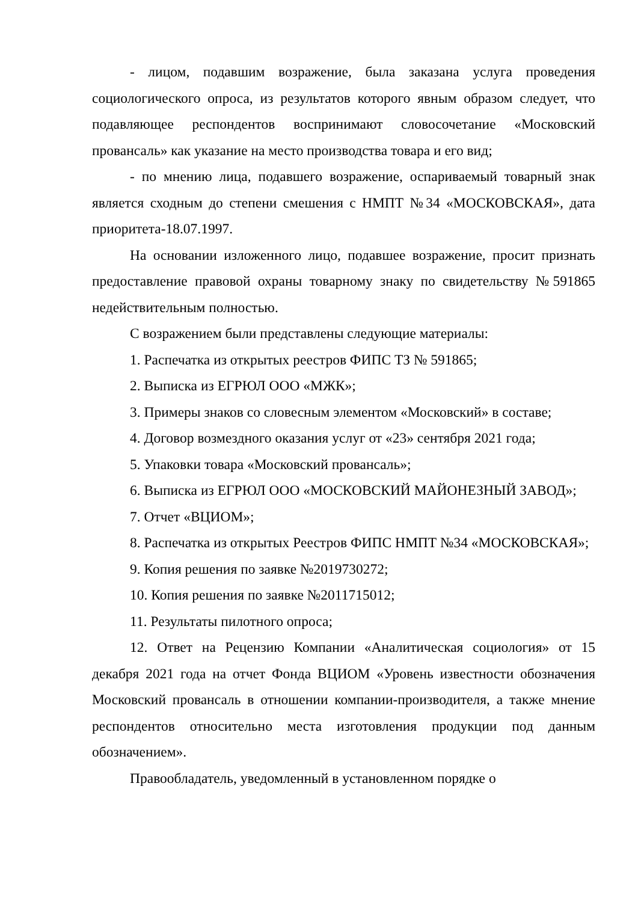- лицом, подавшим возражение, была заказана услуга проведения социологического опроса, из результатов которого явным образом следует, что подавляющее респондентов воспринимают словосочетание «Московский провансаль» как указание на место производства товара и его вид;
- по мнению лица, подавшего возражение, оспариваемый товарный знак является сходным до степени смешения с НМПТ №34 «МОСКОВСКАЯ», дата приоритета-18.07.1997.
На основании изложенного лицо, подавшее возражение, просит признать предоставление правовой охраны товарному знаку по свидетельству №591865 недействительным полностью.
С возражением были представлены следующие материалы:
1. Распечатка из открытых реестров ФИПС ТЗ № 591865;
2. Выписка из ЕГРЮЛ ООО «МЖК»;
3. Примеры знаков со словесным элементом «Московский» в составе;
4. Договор возмездного оказания услуг от «23» сентября 2021 года;
5. Упаковки товара «Московский провансаль»;
6. Выписка из ЕГРЮЛ ООО «МОСКОВСКИЙ МАЙОНЕЗНЫЙ ЗАВОД»;
7. Отчет «ВЦИОМ»;
8. Распечатка из открытых Реестров ФИПС НМПТ №34 «МОСКОВСКАЯ»;
9. Копия решения по заявке №2019730272;
10. Копия решения по заявке №2011715012;
11. Результаты пилотного опроса;
12. Ответ на Рецензию Компании «Аналитическая социология» от 15 декабря 2021 года на отчет Фонда ВЦИОМ «Уровень известности обозначения Московский провансаль в отношении компании-производителя, а также мнение респондентов относительно места изготовления продукции под данным обозначением».
Правообладатель, уведомленный в установленном порядке о